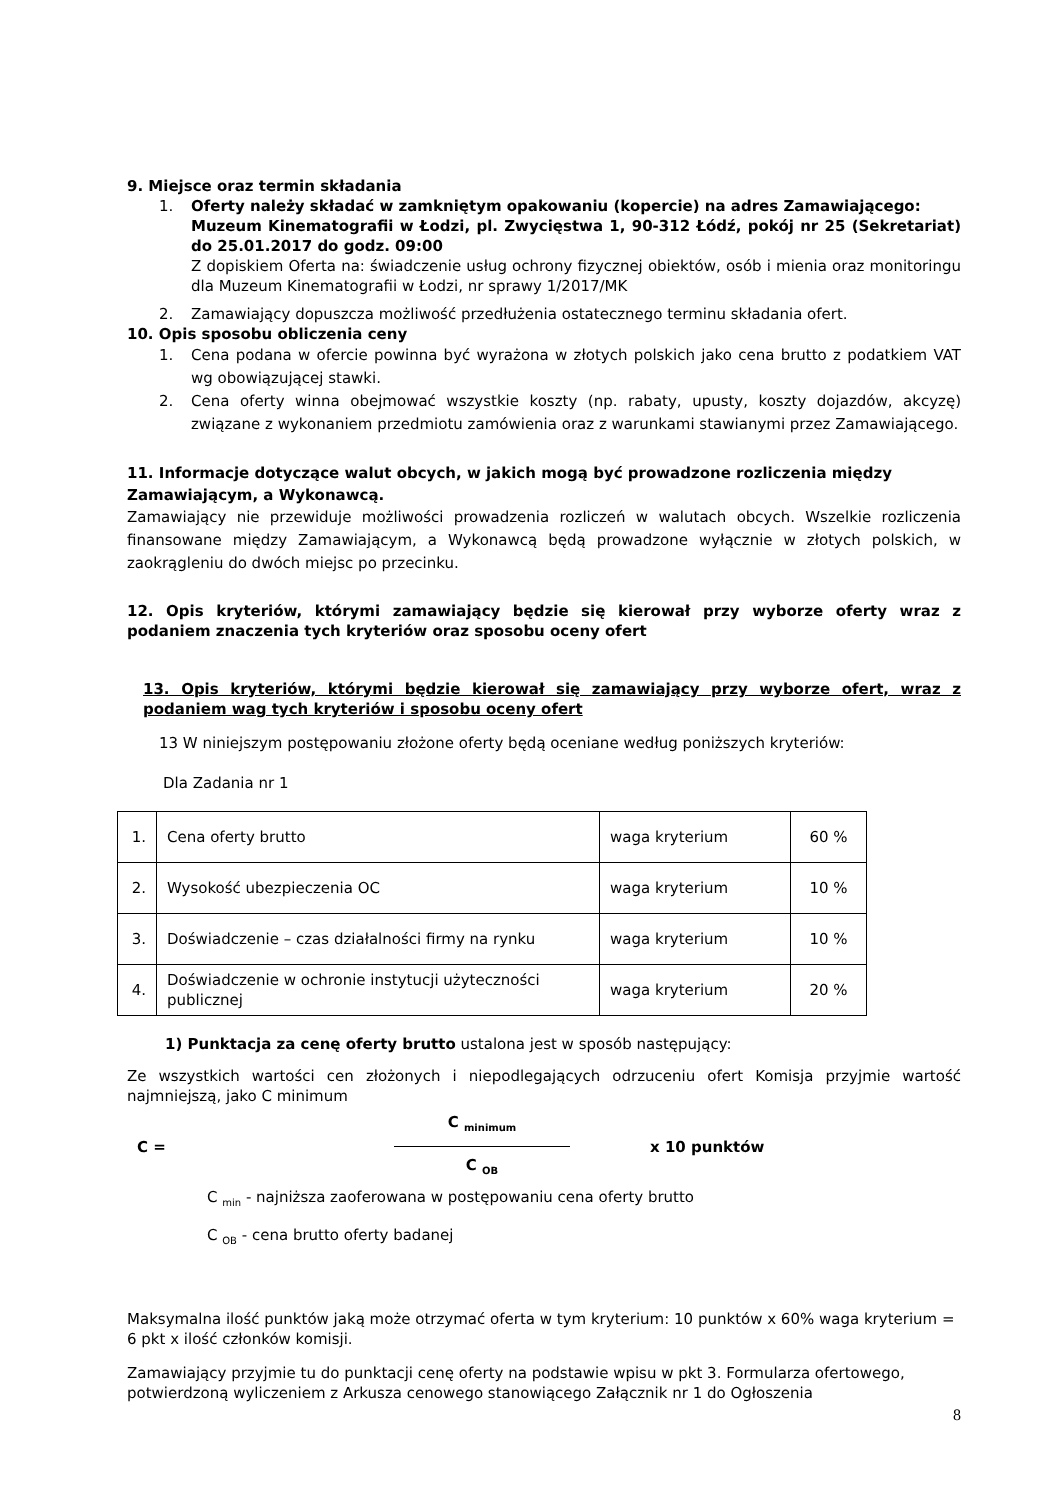9. Miejsce oraz termin składania
1. Oferty należy składać w zamkniętym opakowaniu (kopercie) na adres Zamawiającego:
Muzeum Kinematografii w Łodzi, pl. Zwycięstwa 1, 90-312 Łódź, pokój nr 25 (Sekretariat) do 25.01.2017 do godz. 09:00
Z dopiskiem Oferta na: świadczenie usług ochrony fizycznej obiektów, osób i mienia oraz monitoringu dla Muzeum Kinematografii w Łodzi, nr sprawy 1/2017/MK
2. Zamawiający dopuszcza możliwość przedłużenia ostatecznego terminu składania ofert.
10. Opis sposobu obliczenia ceny
1. Cena podana w ofercie powinna być wyrażona w złotych polskich jako cena brutto z podatkiem VAT wg obowiązującej stawki.
2. Cena oferty winna obejmować wszystkie koszty (np. rabaty, upusty, koszty dojazdów, akcyzę) związane z wykonaniem przedmiotu zamówienia oraz z warunkami stawianymi przez Zamawiającego.
11. Informacje dotyczące walut obcych, w jakich mogą być prowadzone rozliczenia między Zamawiającym, a Wykonawcą.
Zamawiający nie przewiduje możliwości prowadzenia rozliczeń w walutach obcych. Wszelkie rozliczenia finansowane między Zamawiającym, a Wykonawcą będą prowadzone wyłącznie w złotych polskich, w zaokrągleniu do dwóch miejsc po przecinku.
12. Opis kryteriów, którymi zamawiający będzie się kierował przy wyborze oferty wraz z podaniem znaczenia tych kryteriów oraz sposobu oceny ofert
13. Opis kryteriów, którymi będzie kierował się zamawiający przy wyborze ofert, wraz z podaniem wag tych kryteriów i sposobu oceny ofert
13 W niniejszym postępowaniu złożone oferty będą oceniane według poniższych kryteriów:
Dla Zadania nr 1
| 1. | Cena oferty brutto | waga kryterium | 60 % |
| 2. | Wysokość ubezpieczenia OC | waga kryterium | 10 % |
| 3. | Doświadczenie – czas działalności firmy na rynku | waga kryterium | 10 % |
| 4. | Doświadczenie w ochronie instytucji użyteczności publicznej | waga kryterium | 20 % |
1) Punktacja za cenę oferty brutto ustalona jest w sposób następujący:
Ze wszystkich wartości cen złożonych i niepodlegających odrzuceniu ofert Komisja przyjmie wartość najmniejszą, jako C minimum
C = C <sub>minimum</sub>
C <sub>OB</sub> x 10 punktów
C <sub>min</sub> - najniższa zaoferowana w postępowaniu cena oferty brutto
C <sub>OB</sub> - cena brutto oferty badanej
Maksymalna ilość punktów jaką może otrzymać oferta w tym kryterium: 10 punktów x 60% waga kryterium = 6 pkt x ilość członków komisji.
Zamawiający przyjmie tu do punktacji cenę oferty na podstawie wpisu w pkt 3. Formularza ofertowego, potwierdzoną wyliczeniem z Arkusza cenowego stanowiącego Załącznik nr 1 do Ogłoszenia
8